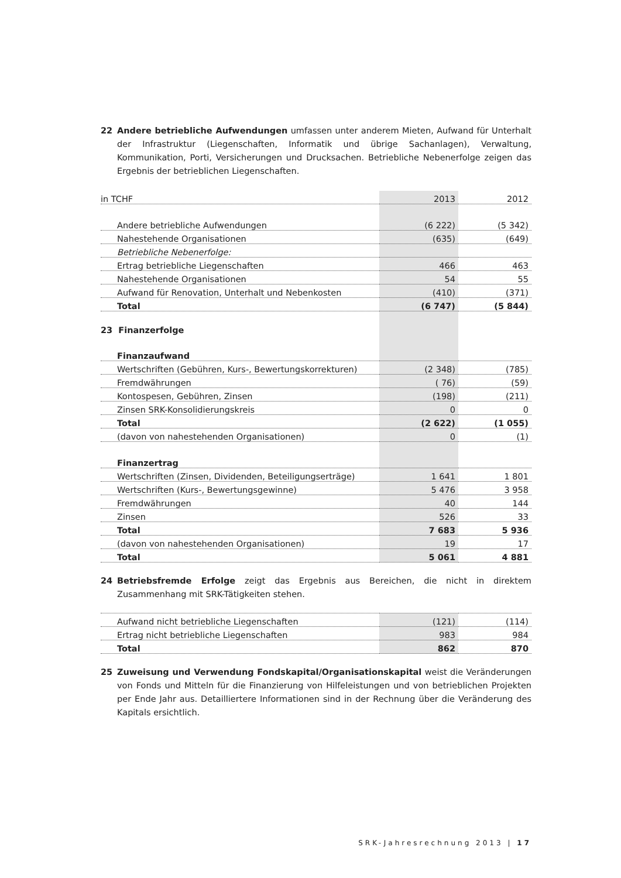22 Andere betriebliche Aufwendungen umfassen unter anderem Mieten, Aufwand für Unterhalt der Infrastruktur (Liegenschaften, Informatik und übrige Sachanlagen), Verwaltung, Kommunikation, Porti, Versicherungen und Drucksachen. Betriebliche Nebenerfolge zeigen das Ergebnis der betrieblichen Liegenschaften.
| in TCHF | 2013 | 2012 |
| Andere betriebliche Aufwendungen | (6 222) | (5 342) |
| Nahestehende Organisationen | (635) | (649) |
| Betriebliche Nebenerfolge: | | |
| Ertrag betriebliche Liegenschaften | 466 | 463 |
| Nahestehende Organisationen | 54 | 55 |
| Aufwand für Renovation, Unterhalt und Nebenkosten | (410) | (371) |
| Total | (6 747) | (5 844) |
| 23 Finanzerfolge | | |
| Finanzaufwand | | |
| Wertschriften (Gebühren, Kurs-, Bewertungskorrekturen) | (2 348) | (785) |
| Fremdwährungen | ( 76) | (59) |
| Kontospesen, Gebühren, Zinsen | (198) | (211) |
| Zinsen SRK-Konsolidierungskreis | 0 | 0 |
| Total | (2 622) | (1 055) |
| (davon von nahestehenden Organisationen) | 0 | (1) |
| Finanzertrag | | |
| Wertschriften (Zinsen, Dividenden, Beteiligungserträge) | 1 641 | 1 801 |
| Wertschriften (Kurs-, Bewertungsgewinne) | 5 476 | 3 958 |
| Fremdwährungen | 40 | 144 |
| Zinsen | 526 | 33 |
| Total | 7 683 | 5 936 |
| (davon von nahestehenden Organisationen) | 19 | 17 |
| Total | 5 061 | 4 881 |
24 Betriebsfremde Erfolge zeigt das Ergebnis aus Bereichen, die nicht in direktem Zusammenhang mit SRK-Tätigkeiten stehen.
| Aufwand nicht betriebliche Liegenschaften | (121) | (114) |
| Ertrag nicht betriebliche Liegenschaften | 983 | 984 |
| Total | 862 | 870 |
25 Zuweisung und Verwendung Fondskapital/Organisationskapital weist die Veränderungen von Fonds und Mitteln für die Finanzierung von Hilfeleistungen und von betrieblichen Projekten per Ende Jahr aus. Detailliertere Informationen sind in der Rechnung über die Veränderung des Kapitals ersichtlich.
SRK-Jahresrechnung 2013 | 17